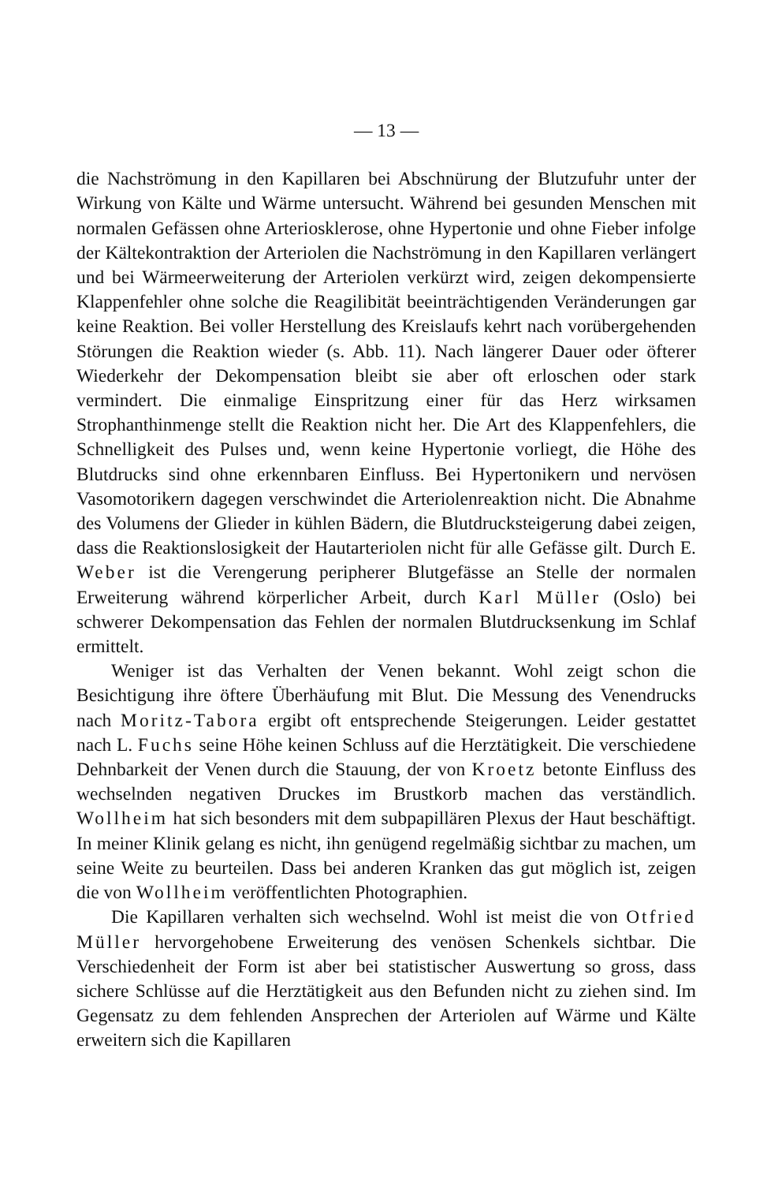— 13 —
die Nachströmung in den Kapillaren bei Abschnürung der Blutzufuhr unter der Wirkung von Kälte und Wärme untersucht. Während bei gesunden Menschen mit normalen Gefässen ohne Arteriosklerose, ohne Hypertonie und ohne Fieber infolge der Kältekontraktion der Arteriolen die Nachströmung in den Kapillaren verlängert und bei Wärmeerweiterung der Arteriolen verkürzt wird, zeigen dekompensierte Klappenfehler ohne solche die Reagilibität beeinträchtigenden Veränderungen gar keine Reaktion. Bei voller Herstellung des Kreislaufs kehrt nach vorübergehenden Störungen die Reaktion wieder (s. Abb. 11). Nach längerer Dauer oder öfterer Wiederkehr der Dekompensation bleibt sie aber oft erloschen oder stark vermindert. Die einmalige Einspritzung einer für das Herz wirksamen Strophanthinmenge stellt die Reaktion nicht her. Die Art des Klappenfehlers, die Schnelligkeit des Pulses und, wenn keine Hypertonie vorliegt, die Höhe des Blutdrucks sind ohne erkennbaren Einfluss. Bei Hypertonikern und nervösen Vasomotorikern dagegen verschwindet die Arteriolenreaktion nicht. Die Abnahme des Volumens der Glieder in kühlen Bädern, die Blutdrucksteigerung dabei zeigen, dass die Reaktionslosigkeit der Hautarteriolen nicht für alle Gefässe gilt. Durch E. Weber ist die Verengerung peripherer Blutgefässe an Stelle der normalen Erweiterung während körperlicher Arbeit, durch Karl Müller (Oslo) bei schwerer Dekompensation das Fehlen der normalen Blutdrucksenkung im Schlaf ermittelt.
Weniger ist das Verhalten der Venen bekannt. Wohl zeigt schon die Besichtigung ihre öftere Überhäufung mit Blut. Die Messung des Venendrucks nach Moritz-Tabora ergibt oft entsprechende Steigerungen. Leider gestattet nach L. Fuchs seine Höhe keinen Schluss auf die Herztätigkeit. Die verschiedene Dehnbarkeit der Venen durch die Stauung, der von Kroetz betonte Einfluss des wechselnden negativen Druckes im Brustkorb machen das verständlich. Wollheim hat sich besonders mit dem subpapillären Plexus der Haut beschäftigt. In meiner Klinik gelang es nicht, ihn genügend regelmäßig sichtbar zu machen, um seine Weite zu beurteilen. Dass bei anderen Kranken das gut möglich ist, zeigen die von Wollheim veröffentlichten Photographien.
Die Kapillaren verhalten sich wechselnd. Wohl ist meist die von Otfried Müller hervorgehobene Erweiterung des venösen Schenkels sichtbar. Die Verschiedenheit der Form ist aber bei statistischer Auswertung so gross, dass sichere Schlüsse auf die Herztätigkeit aus den Befunden nicht zu ziehen sind. Im Gegensatz zu dem fehlenden Ansprechen der Arteriolen auf Wärme und Kälte erweitern sich die Kapillaren